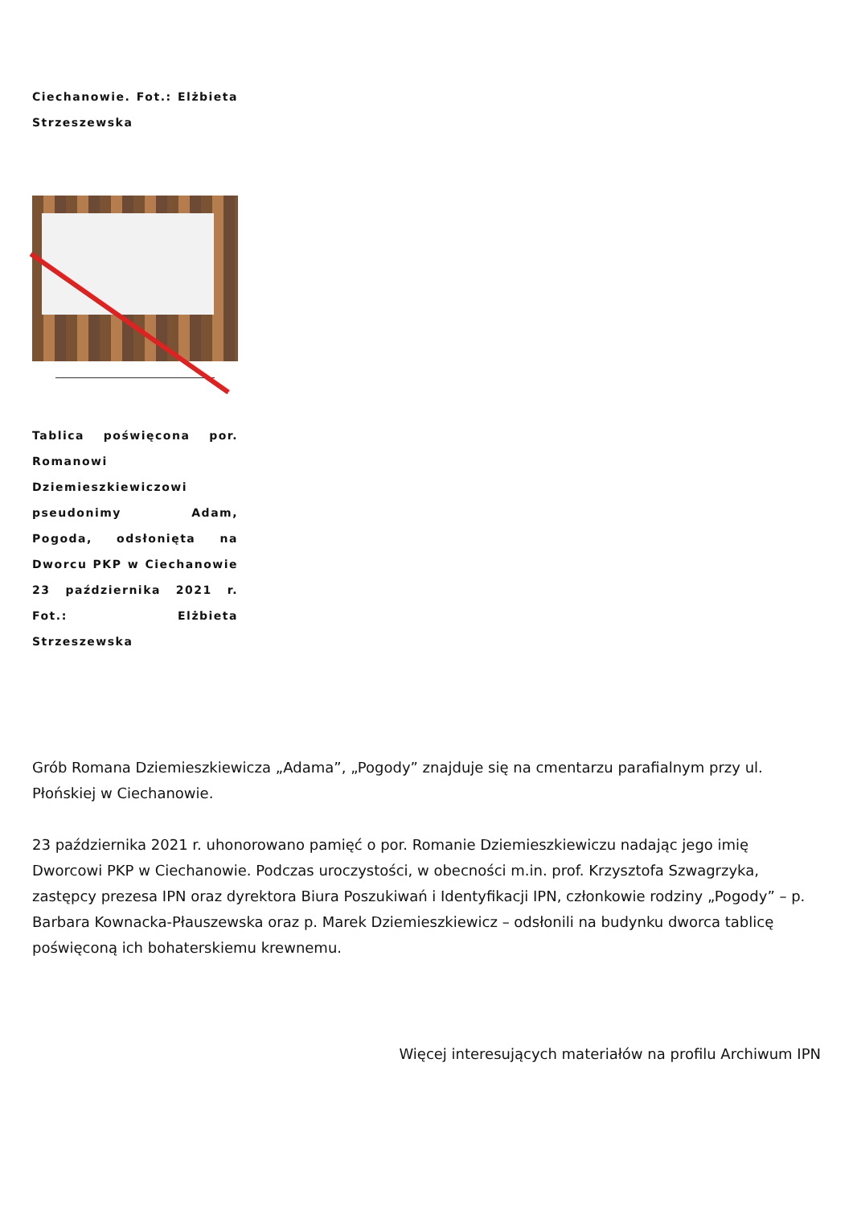Ciechanowie. Fot.: Elżbieta Strzeszewska
Tablica poświęcona por. Romanowi Dziemieszkiewiczowi pseudonimy Adam, Pogoda, odsłonięta na Dworcu PKP w Ciechanowie 23 października 2021 r. Fot.: Elżbieta Strzeszewska
Grób Romana Dziemieszkiewicza „Adama”, „Pogody” znajduje się na cmentarzu parafialnym przy ul. Płońskiej w Ciechanowie.
23 października 2021 r. uhonorowano pamięć o por. Romanie Dziemieszkiewiczu nadając jego imię Dworcowi PKP w Ciechanowie. Podczas uroczystości, w obecności m.in. prof. Krzysztofa Szwagrzyka, zastępcy prezesa IPN oraz dyrektora Biura Poszukiwań i Identyfikacji IPN, członkowie rodziny „Pogody” – p. Barbara Kownacka-Płauszewska oraz p. Marek Dziemieszkiewicz – odsłonili na budynku dworca tablicę poświęconą ich bohaterskiemu krewnemu.
Więcej interesujących materiałów na profilu Archiwum IPN